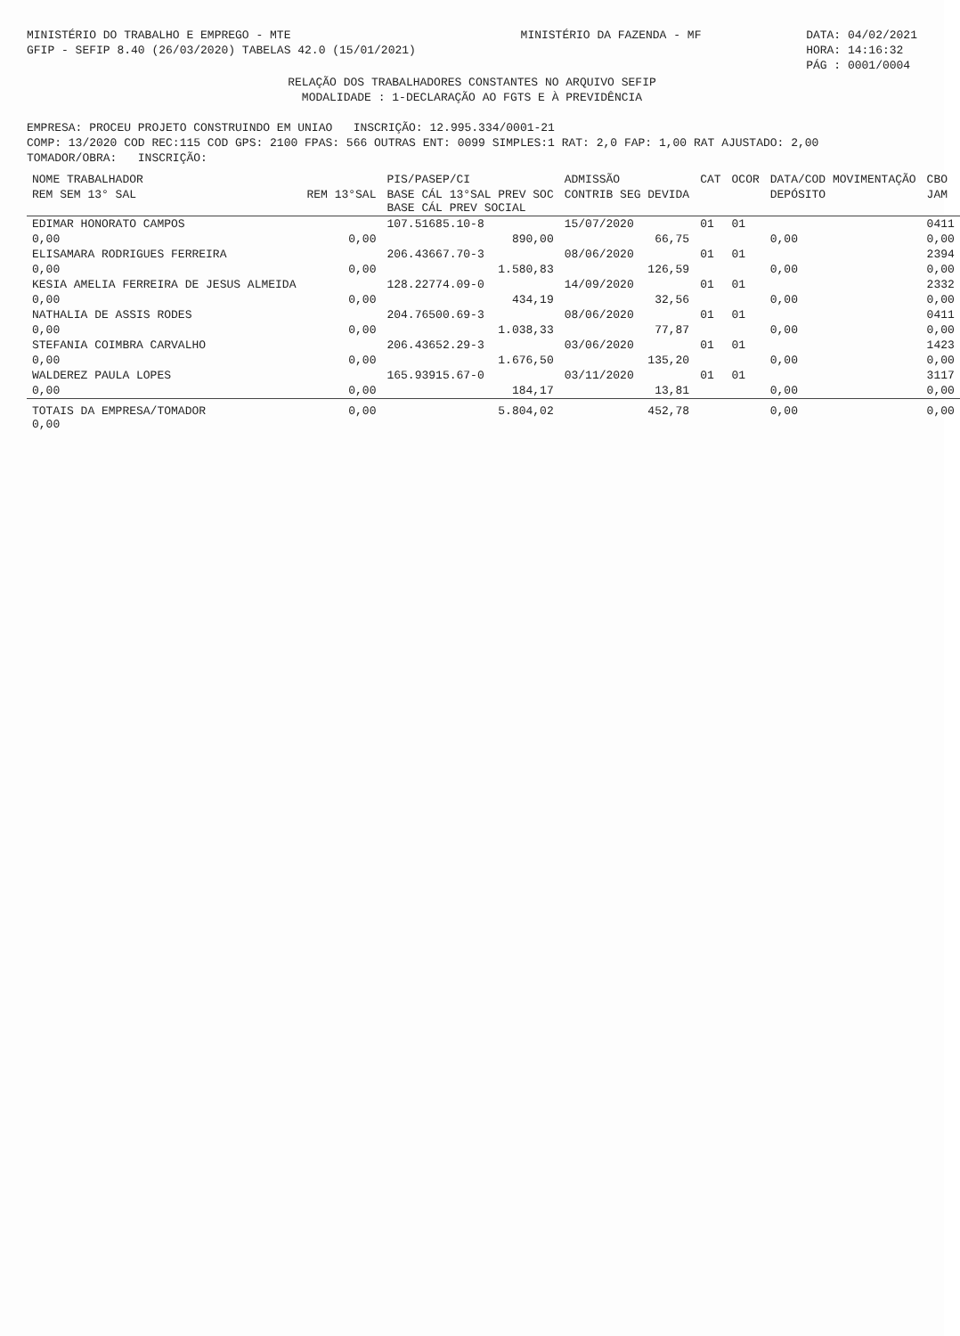MINISTÉRIO DO TRABALHO E EMPREGO - MTE
GFIP - SEFIP 8.40 (26/03/2020) TABELAS 42.0 (15/01/2021)
MINISTÉRIO DA FAZENDA - MF DATA: 04/02/2021
HORA: 14:16:32
PÁG : 0001/0004
RELAÇÃO DOS TRABALHADORES CONSTANTES NO ARQUIVO SEFIP
MODALIDADE : 1-DECLARAÇÃO AO FGTS E À PREVIDÊNCIA
EMPRESA: PROCEU PROJETO CONSTRUINDO EM UNIAO INSCRIÇÃO: 12.995.334/0001-21
COMP: 13/2020 COD REC:115 COD GPS: 2100 FPAS: 566 OUTRAS ENT: 0099 SIMPLES:1 RAT: 2,0 FAP: 1,00 RAT AJUSTADO: 2,00
TOMADOR/OBRA: INSCRIÇÃO:
| NOME TRABALHADOR | | PIS/PASEP/CI | ADMISSÃO | CAT | OCOR | DATA/COD MOVIMENTAÇÃO | CBO |
| --- | --- | --- | --- | --- | --- | --- | --- |
| REM SEM 13° SAL | REM 13°SAL | BASE CÁL 13°SAL PREV SOC BASE CÁL PREV SOCIAL | CONTRIB SEG DEVIDA | | | DEPÓSITO | JAM |
| EDIMAR HONORATO CAMPOS | | 107.51685.10-8 | 15/07/2020 | 01 | 01 | | 0411 |
| 0,00 | 0,00 | 890,00 | 66,75 | | | 0,00 | 0,00 |
| ELISAMARA RODRIGUES FERREIRA | | 206.43667.70-3 | 08/06/2020 | 01 | 01 | | 2394 |
| 0,00 | 0,00 | 1.580,83 | 126,59 | | | 0,00 | 0,00 |
| KESIA AMELIA FERREIRA DE JESUS ALMEIDA | | 128.22774.09-0 | 14/09/2020 | 01 | 01 | | 2332 |
| 0,00 | 0,00 | 434,19 | 32,56 | | | 0,00 | 0,00 |
| NATHALIA DE ASSIS RODES | | 204.76500.69-3 | 08/06/2020 | 01 | 01 | | 0411 |
| 0,00 | 0,00 | 1.038,33 | 77,87 | | | 0,00 | 0,00 |
| STEFANIA COIMBRA CARVALHO | | 206.43652.29-3 | 03/06/2020 | 01 | 01 | | 1423 |
| 0,00 | 0,00 | 1.676,50 | 135,20 | | | 0,00 | 0,00 |
| WALDEREZ PAULA LOPES | | 165.93915.67-0 | 03/11/2020 | 01 | 01 | | 3117 |
| 0,00 | 0,00 | 184,17 | 13,81 | | | 0,00 | 0,00 |
| TOTAIS DA EMPRESA/TOMADOR 0,00 | 0,00 | 5.804,02 | 452,78 | | | 0,00 | 0,00 |